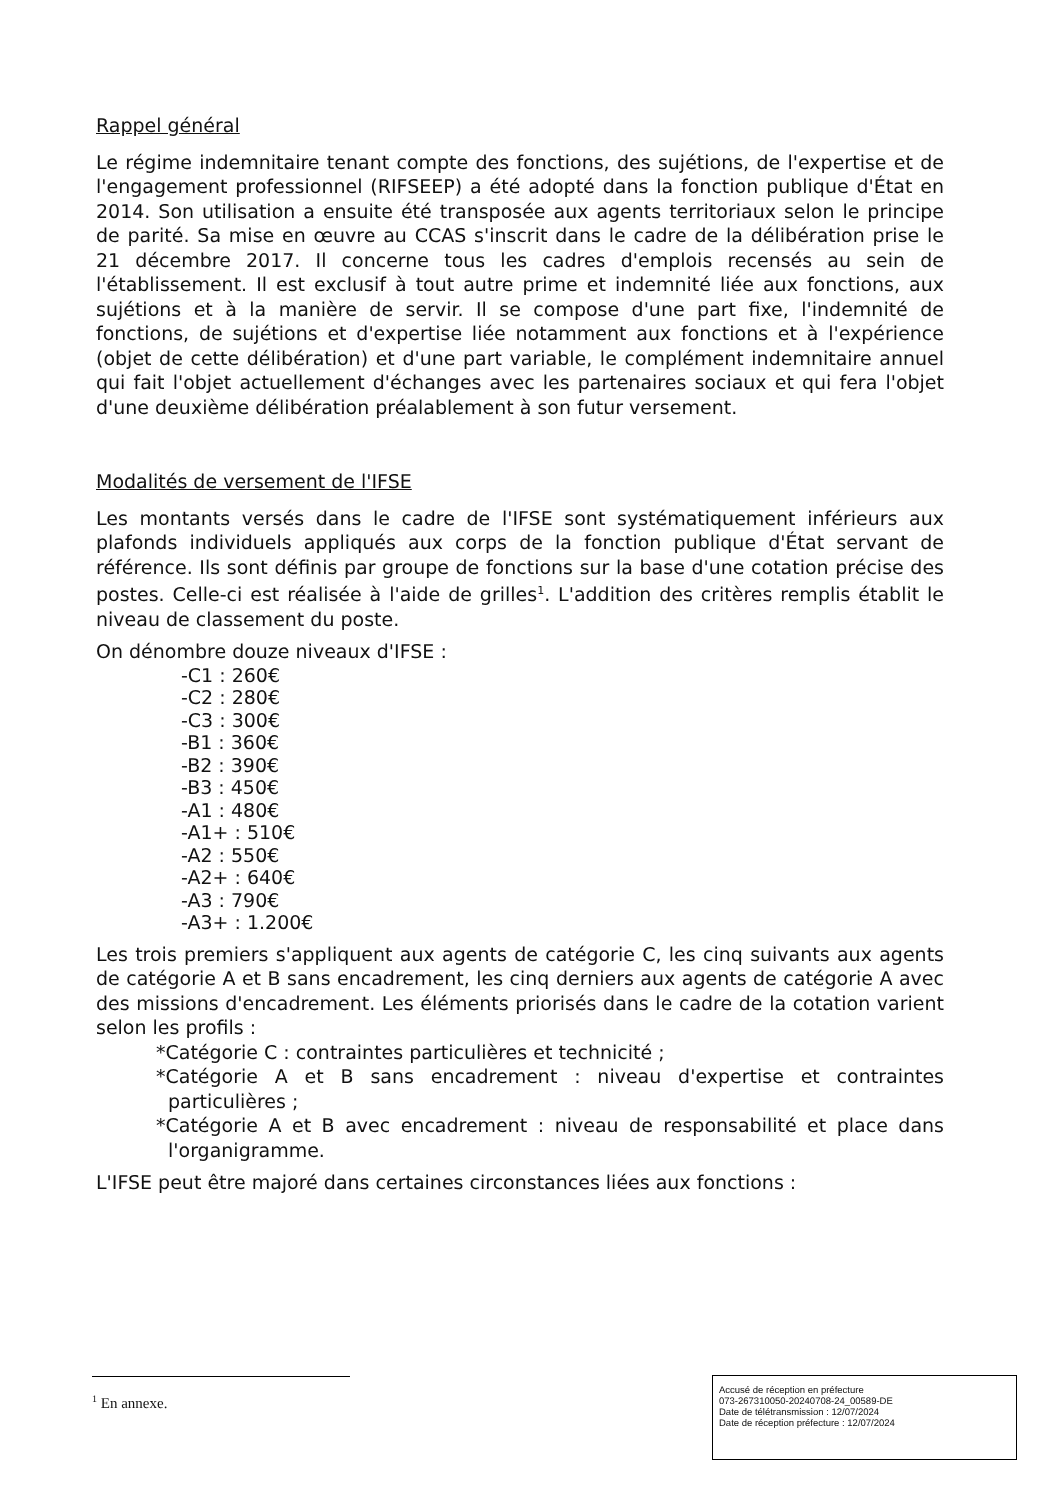Rappel général
Le régime indemnitaire tenant compte des fonctions, des sujétions, de l'expertise et de l'engagement professionnel (RIFSEEP) a été adopté dans la fonction publique d'État en 2014. Son utilisation a ensuite été transposée aux agents territoriaux selon le principe de parité. Sa mise en œuvre au CCAS s'inscrit dans le cadre de la délibération prise le 21 décembre 2017. Il concerne tous les cadres d'emplois recensés au sein de l'établissement. Il est exclusif à tout autre prime et indemnité liée aux fonctions, aux sujétions et à la manière de servir. Il se compose d'une part fixe, l'indemnité de fonctions, de sujétions et d'expertise liée notamment aux fonctions et à l'expérience (objet de cette délibération) et d'une part variable, le complément indemnitaire annuel qui fait l'objet actuellement d'échanges avec les partenaires sociaux et qui fera l'objet d'une deuxième délibération préalablement à son futur versement.
Modalités de versement de l'IFSE
Les montants versés dans le cadre de l'IFSE sont systématiquement inférieurs aux plafonds individuels appliqués aux corps de la fonction publique d'État servant de référence. Ils sont définis par groupe de fonctions sur la base d'une cotation précise des postes. Celle-ci est réalisée à l'aide de grilles<sup>1</sup>. L'addition des critères remplis établit le niveau de classement du poste.
On dénombre douze niveaux d'IFSE :
-C1 : 260€
-C2 : 280€
-C3 : 300€
-B1 : 360€
-B2 : 390€
-B3 : 450€
-A1 : 480€
-A1+ : 510€
-A2 : 550€
-A2+ : 640€
-A3 : 790€
-A3+ : 1.200€
Les trois premiers s'appliquent aux agents de catégorie C, les cinq suivants aux agents de catégorie A et B sans encadrement, les cinq derniers aux agents de catégorie A avec des missions d'encadrement. Les éléments priorisés dans le cadre de la cotation varient selon les profils :
*Catégorie C : contraintes particulières et technicité ;
*Catégorie A et B sans encadrement : niveau d'expertise et contraintes particulières ;
*Catégorie A et B avec encadrement : niveau de responsabilité et place dans l'organigramme.
L'IFSE peut être majoré dans certaines circonstances liées aux fonctions :
<sup>1</sup> En annexe.
Accusé de réception en préfecture
073-267310050-20240708-24_00589-DE
Date de télétransmission : 12/07/2024
Date de réception préfecture : 12/07/2024